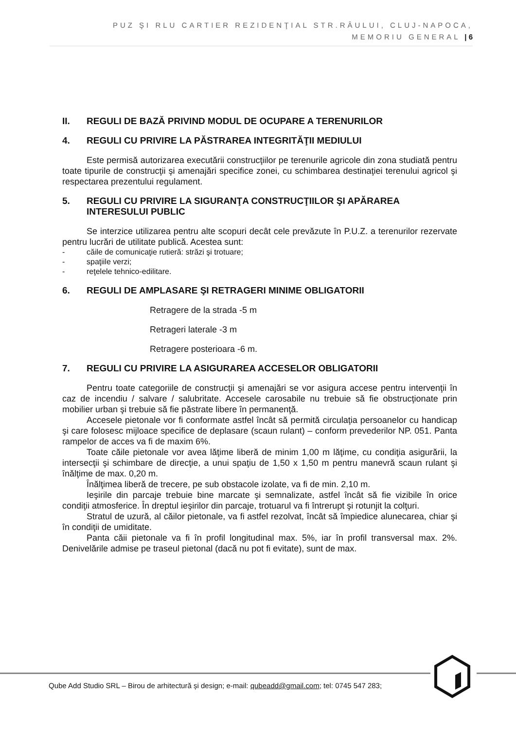PUZ ŞI RLU CARTIER REZIDENŢIAL STR.RÂULUI, CLUJ-NAPOCA,
MEMORIU GENERAL | 6
II. REGULI DE BAZĂ PRIVIND MODUL DE OCUPARE A TERENURILOR
4. REGULI CU PRIVIRE LA PĂSTRAREA INTEGRITĂŢII MEDIULUI
Este permisă autorizarea executării construcţiilor pe terenurile agricole din zona studiată pentru toate tipurile de construcţii şi amenajări specifice zonei, cu schimbarea destinaţiei terenului agricol şi respectarea prezentului regulament.
5. REGULI CU PRIVIRE LA SIGURANŢA CONSTRUCŢIILOR ŞI APĂRAREA INTERESULUI PUBLIC
Se interzice utilizarea pentru alte scopuri decât cele prevăzute în P.U.Z. a terenurilor rezervate pentru lucrări de utilitate publică. Acestea sunt:
- căile de comunicaţie rutieră: străzi şi trotuare;
- spaţiile verzi;
- reţelele tehnico-edilitare.
6. REGULI DE AMPLASARE ŞI RETRAGERI MINIME OBLIGATORII
Retragere de la strada -5 m
Retrageri laterale -3 m
Retragere posterioara -6 m.
7. REGULI CU PRIVIRE LA ASIGURAREA ACCESELOR OBLIGATORII
Pentru toate categoriile de construcţii şi amenajări se vor asigura accese pentru intervenţii în caz de incendiu / salvare / salubritate. Accesele carosabile nu trebuie să fie obstrucţionate prin mobilier urban şi trebuie să fie păstrate libere în permanenţă.
Accesele pietonale vor fi conformate astfel încât să permită circulaţia persoanelor cu handicap şi care folosesc mijloace specifice de deplasare (scaun rulant) – conform prevederilor NP. 051. Panta rampelor de acces va fi de maxim 6%.
Toate căile pietonale vor avea lăţime liberă de minim 1,00 m lăţime, cu condiţia asigurării, la intersecţii şi schimbare de direcţie, a unui spaţiu de 1,50 x 1,50 m pentru manevră scaun rulant şi înălţime de max. 0,20 m.
Înălţimea liberă de trecere, pe sub obstacole izolate, va fi de min. 2,10 m.
Ieşirile din parcaje trebuie bine marcate şi semnalizate, astfel încât să fie vizibile în orice condiţii atmosferice. În dreptul ieşirilor din parcaje, trotuarul va fi întrerupt şi rotunjit la colţuri.
Stratul de uzură, al căilor pietonale, va fi astfel rezolvat, încât să împiedice alunecarea, chiar şi în condiţii de umiditate.
Panta căii pietonale va fi în profil longitudinal max. 5%, iar în profil transversal max. 2%. Denivelările admise pe traseul pietonal (dacă nu pot fi evitate), sunt de max.
Qube Add Studio SRL – Birou de arhitectură și design; e-mail: qubeadd@gmail.com; tel: 0745 547 283;